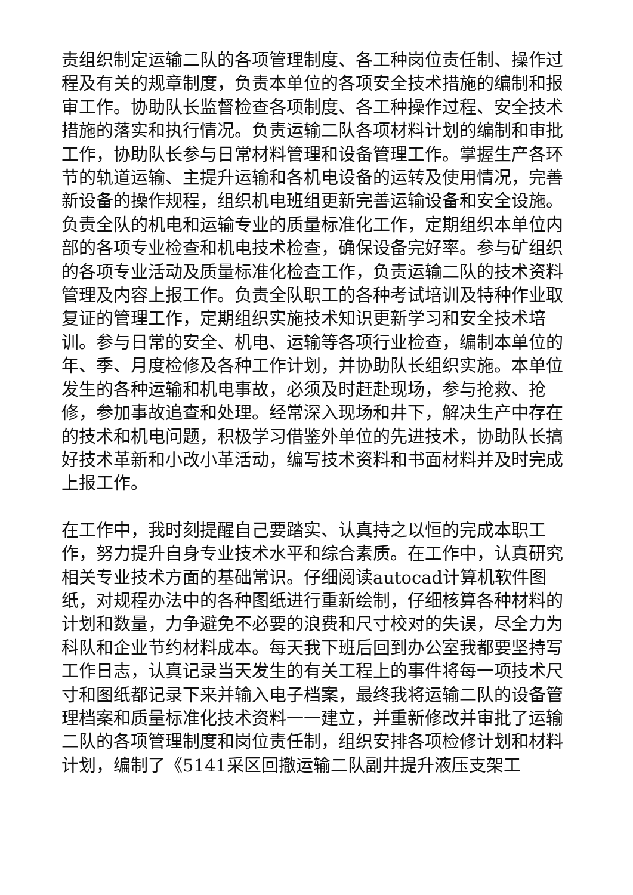责组织制定运输二队的各项管理制度、各工种岗位责任制、操作过程及有关的规章制度，负责本单位的各项安全技术措施的编制和报审工作。协助队长监督检查各项制度、各工种操作过程、安全技术措施的落实和执行情况。负责运输二队各项材料计划的编制和审批工作，协助队长参与日常材料管理和设备管理工作。掌握生产各环节的轨道运输、主提升运输和各机电设备的运转及使用情况，完善新设备的操作规程，组织机电班组更新完善运输设备和安全设施。负责全队的机电和运输专业的质量标准化工作，定期组织本单位内部的各项专业检查和机电技术检查，确保设备完好率。参与矿组织的各项专业活动及质量标准化检查工作，负责运输二队的技术资料管理及内容上报工作。负责全队职工的各种考试培训及特种作业取复证的管理工作，定期组织实施技术知识更新学习和安全技术培训。参与日常的安全、机电、运输等各项行业检查，编制本单位的年、季、月度检修及各种工作计划，并协助队长组织实施。本单位发生的各种运输和机电事故，必须及时赶赴现场，参与抢救、抢修，参加事故追查和处理。经常深入现场和井下，解决生产中存在的技术和机电问题，积极学习借鉴外单位的先进技术，协助队长搞好技术革新和小改小革活动，编写技术资料和书面材料并及时完成上报工作。
在工作中，我时刻提醒自己要踏实、认真持之以恒的完成本职工作，努力提升自身专业技术水平和综合素质。在工作中，认真研究相关专业技术方面的基础常识。仔细阅读autocad计算机软件图纸，对规程办法中的各种图纸进行重新绘制，仔细核算各种材料的计划和数量，力争避免不必要的浪费和尺寸校对的失误，尽全力为科队和企业节约材料成本。每天我下班后回到办公室我都要坚持写工作日志，认真记录当天发生的有关工程上的事件将每一项技术尺寸和图纸都记录下来并输入电子档案，最终我将运输二队的设备管理档案和质量标准化技术资料一一建立，并重新修改并审批了运输二队的各项管理制度和岗位责任制，组织安排各项检修计划和材料计划，编制了《5141采区回撤运输二队副井提升液压支架工